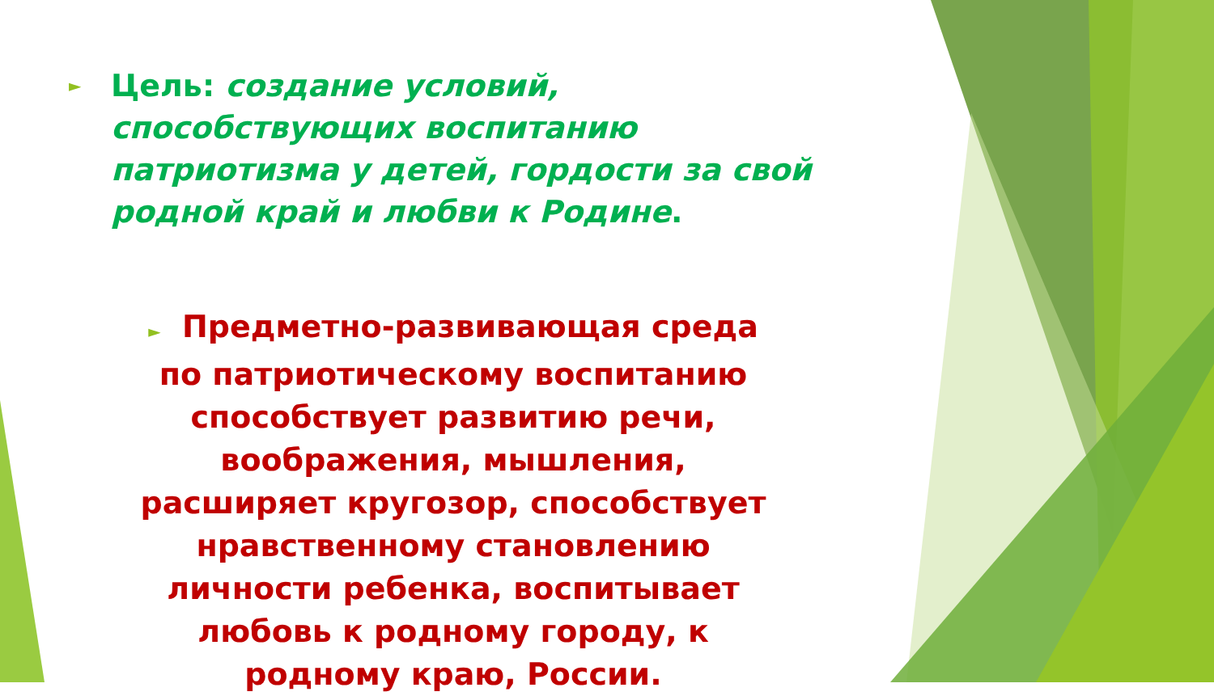► Цель: создание условий, способствующих воспитанию патриотизма у детей, гордости за свой родной край и любви к Родине.
► Предметно-развивающая среда по патриотическому воспитанию способствует развитию речи, воображения, мышления, расширяет кругозор, способствует нравственному становлению личности ребенка, воспитывает любовь к родному городу, к родному краю, России.